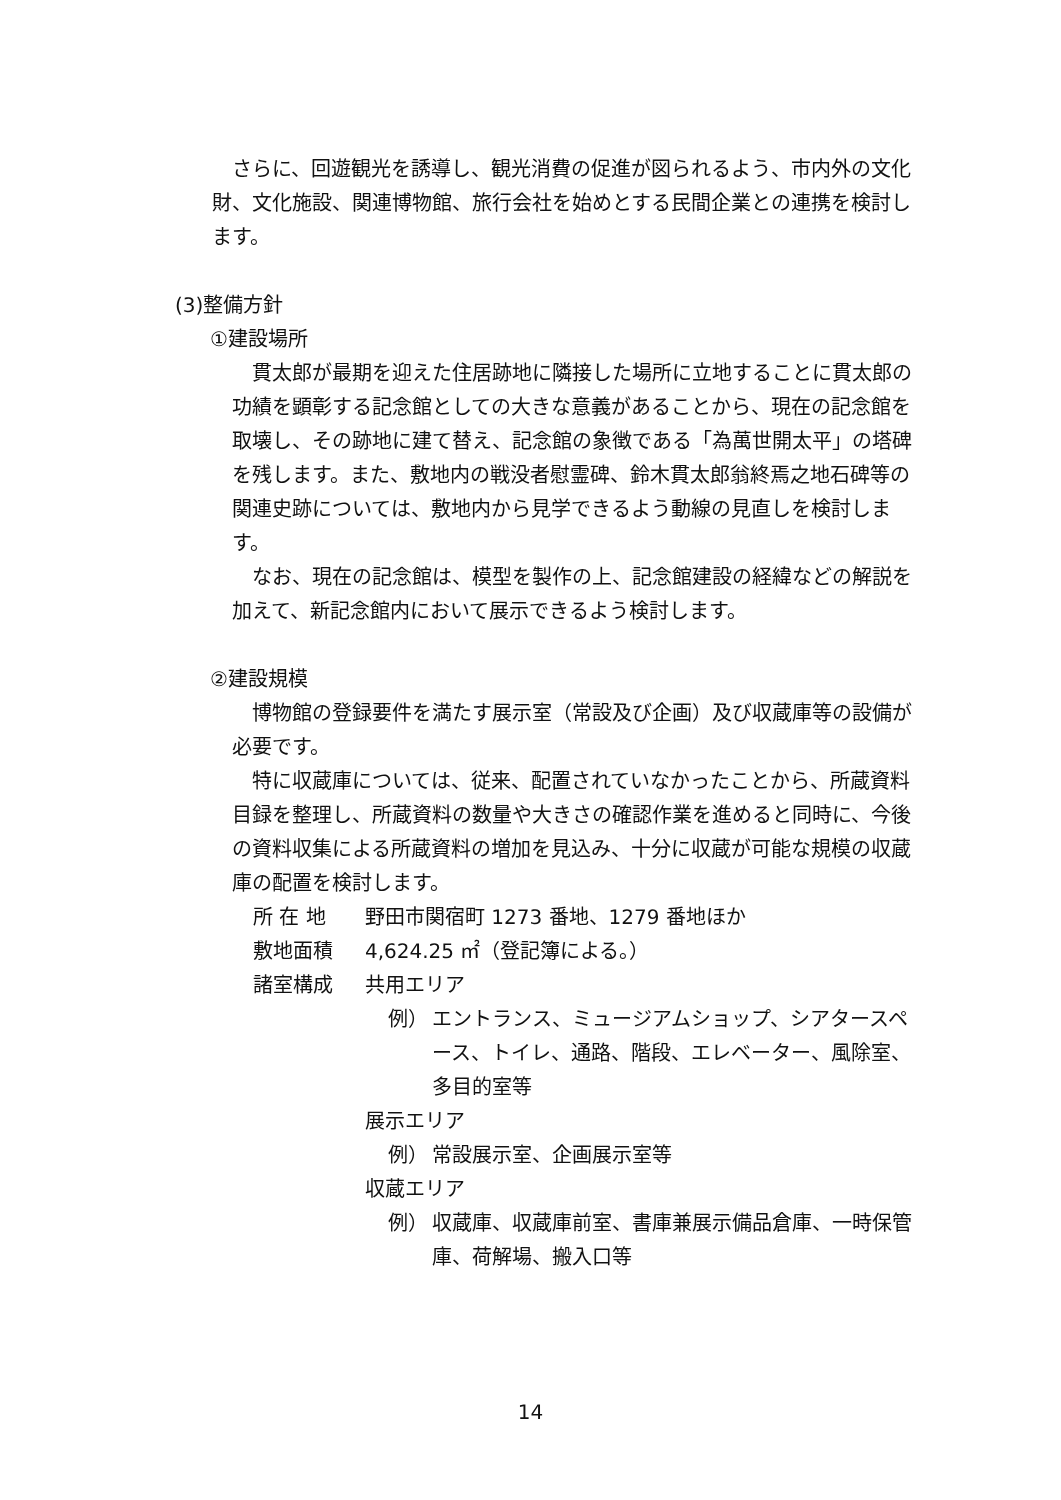さらに、回遊観光を誘導し、観光消費の促進が図られるよう、市内外の文化財、文化施設、関連博物館、旅行会社を始めとする民間企業との連携を検討します。
(3)整備方針
①建設場所
　貫太郎が最期を迎えた住居跡地に隣接した場所に立地することに貫太郎の功績を顕彰する記念館としての大きな意義があることから、現在の記念館を取壊し、その跡地に建て替え、記念館の象徴である「為萬世開太平」の塔碑を残します。また、敷地内の戦没者慰霊碑、鈴木貫太郎翁終焉之地石碑等の関連史跡については、敷地内から見学できるよう動線の見直しを検討します。
　なお、現在の記念館は、模型を製作の上、記念館建設の経緯などの解説を加えて、新記念館内において展示できるよう検討します。
②建設規模
　博物館の登録要件を満たす展示室（常設及び企画）及び収蔵庫等の設備が必要です。
　特に収蔵庫については、従来、配置されていなかったことから、所蔵資料目録を整理し、所蔵資料の数量や大きさの確認作業を進めると同時に、今後の資料収集による所蔵資料の増加を見込み、十分に収蔵が可能な規模の収蔵庫の配置を検討します。
所 在 地 野田市関宿町 1273 番地、1279 番地ほか
敷地面積 4,624.25 ㎡（登記簿による。）
諸室構成 共用エリア
例） エントランス、ミュージアムショップ、シアタースペース、トイレ、通路、階段、エレベーター、風除室、多目的室等
展示エリア
例） 常設展示室、企画展示室等
収蔵エリア
例） 収蔵庫、収蔵庫前室、書庫兼展示備品倉庫、一時保管庫、荷解場、搬入口等
14